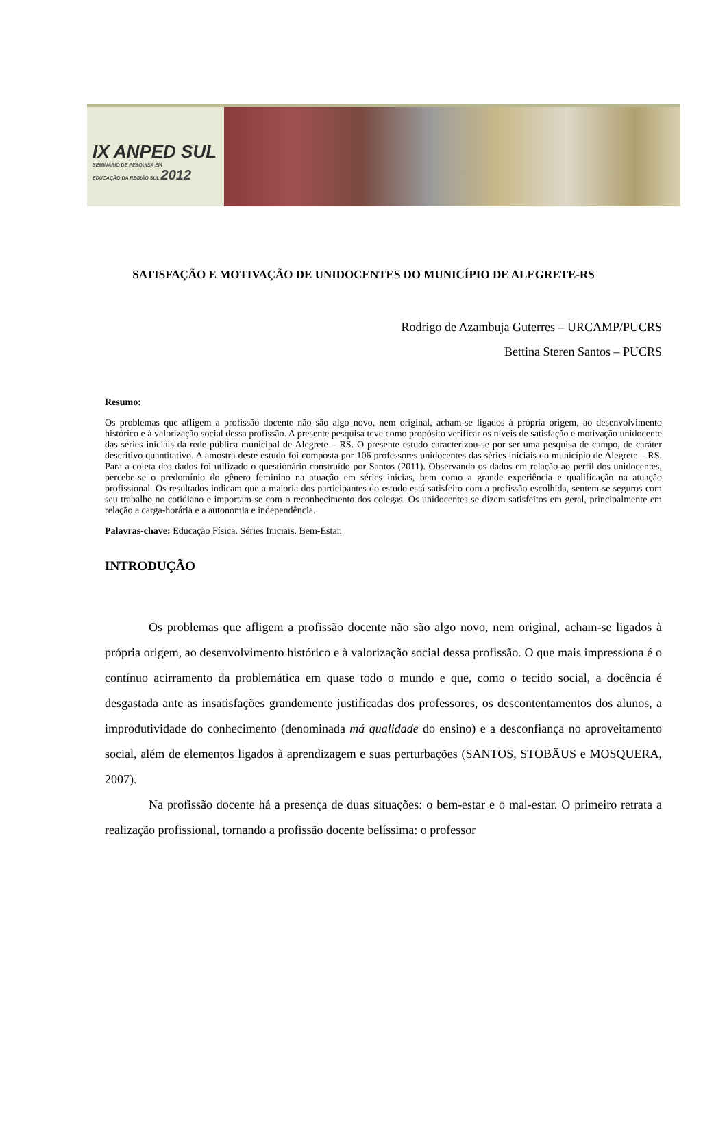IX ANPED SUL
SEMINÁRIO DE PESQUISA EM
EDUCAÇÃO DA REGIÃO SUL 2012
SATISFAÇÃO E MOTIVAÇÃO DE UNIDOCENTES DO MUNICÍPIO DE ALEGRETE-RS
Rodrigo de Azambuja Guterres – URCAMP/PUCRS
Bettina Steren Santos – PUCRS
Resumo:
Os problemas que afligem a profissão docente não são algo novo, nem original, acham-se ligados à própria origem, ao desenvolvimento histórico e à valorização social dessa profissão. A presente pesquisa teve como propósito verificar os níveis de satisfação e motivação unidocente das séries iniciais da rede pública municipal de Alegrete – RS. O presente estudo caracterizou-se por ser uma pesquisa de campo, de caráter descritivo quantitativo. A amostra deste estudo foi composta por 106 professores unidocentes das séries iniciais do município de Alegrete – RS. Para a coleta dos dados foi utilizado o questionário construído por Santos (2011). Observando os dados em relação ao perfil dos unidocentes, percebe-se o predomínio do gênero feminino na atuação em séries inicias, bem como a grande experiência e qualificação na atuação profissional. Os resultados indicam que a maioria dos participantes do estudo está satisfeito com a profissão escolhida, sentem-se seguros com seu trabalho no cotidiano e importam-se com o reconhecimento dos colegas. Os unidocentes se dizem satisfeitos em geral, principalmente em relação a carga-horária e a autonomia e independência.
Palavras-chave: Educação Física. Séries Iniciais. Bem-Estar.
INTRODUÇÃO
Os problemas que afligem a profissão docente não são algo novo, nem original, acham-se ligados à própria origem, ao desenvolvimento histórico e à valorização social dessa profissão. O que mais impressiona é o contínuo acirramento da problemática em quase todo o mundo e que, como o tecido social, a docência é desgastada ante as insatisfações grandemente justificadas dos professores, os descontentamentos dos alunos, a improdutividade do conhecimento (denominada má qualidade do ensino) e a desconfiança no aproveitamento social, além de elementos ligados à aprendizagem e suas perturbações (SANTOS, STOBÄUS e MOSQUERA, 2007).
Na profissão docente há a presença de duas situações: o bem-estar e o mal-estar. O primeiro retrata a realização profissional, tornando a profissão docente belíssima: o professor